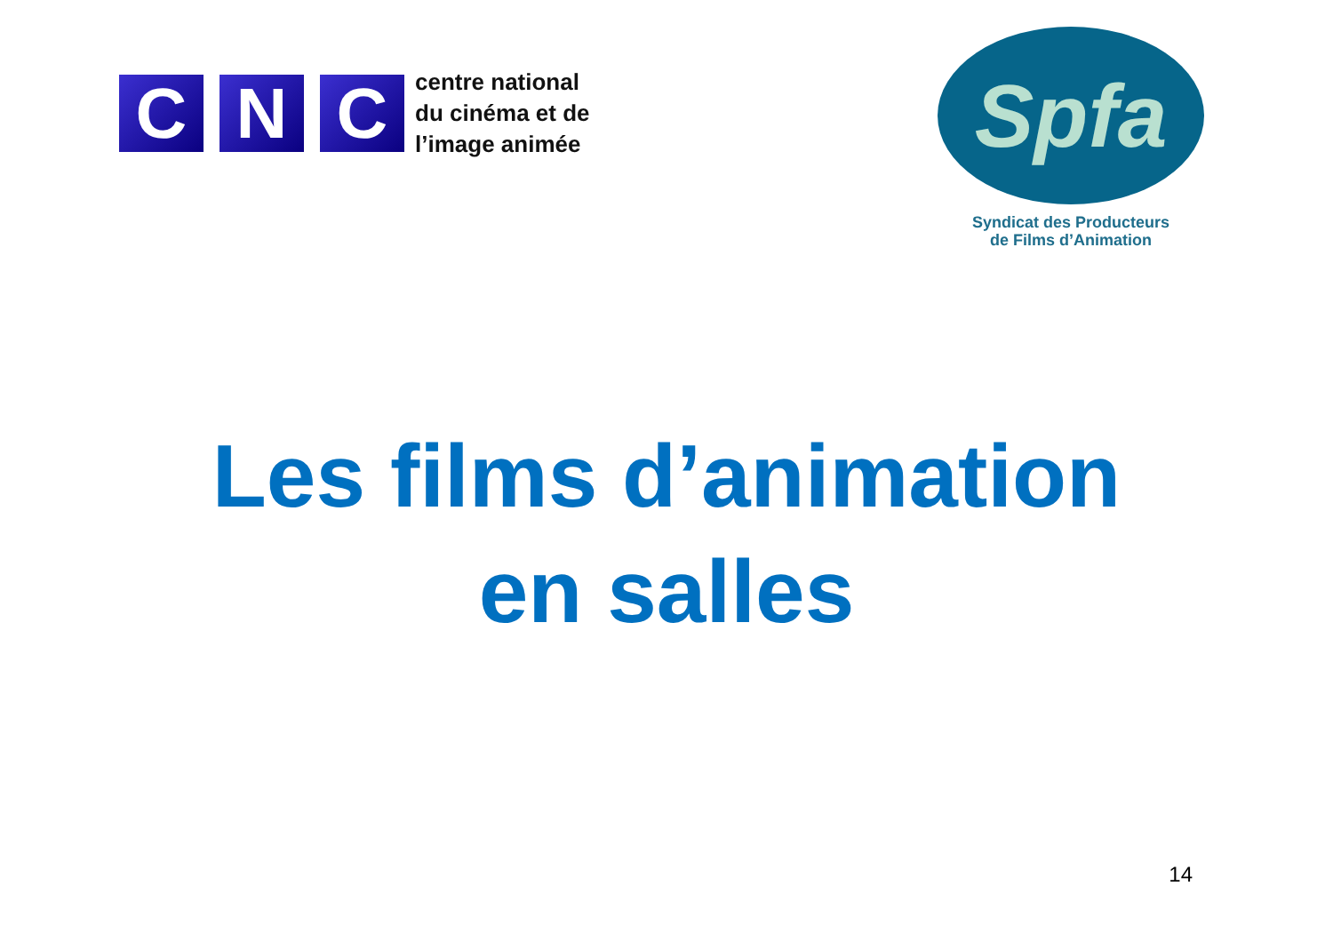C N C
centre national
du cinéma et de
l’image animée
Spfa
Syndicat des Producteurs
de Films d’Animation
Les films d’animation
en salles
14